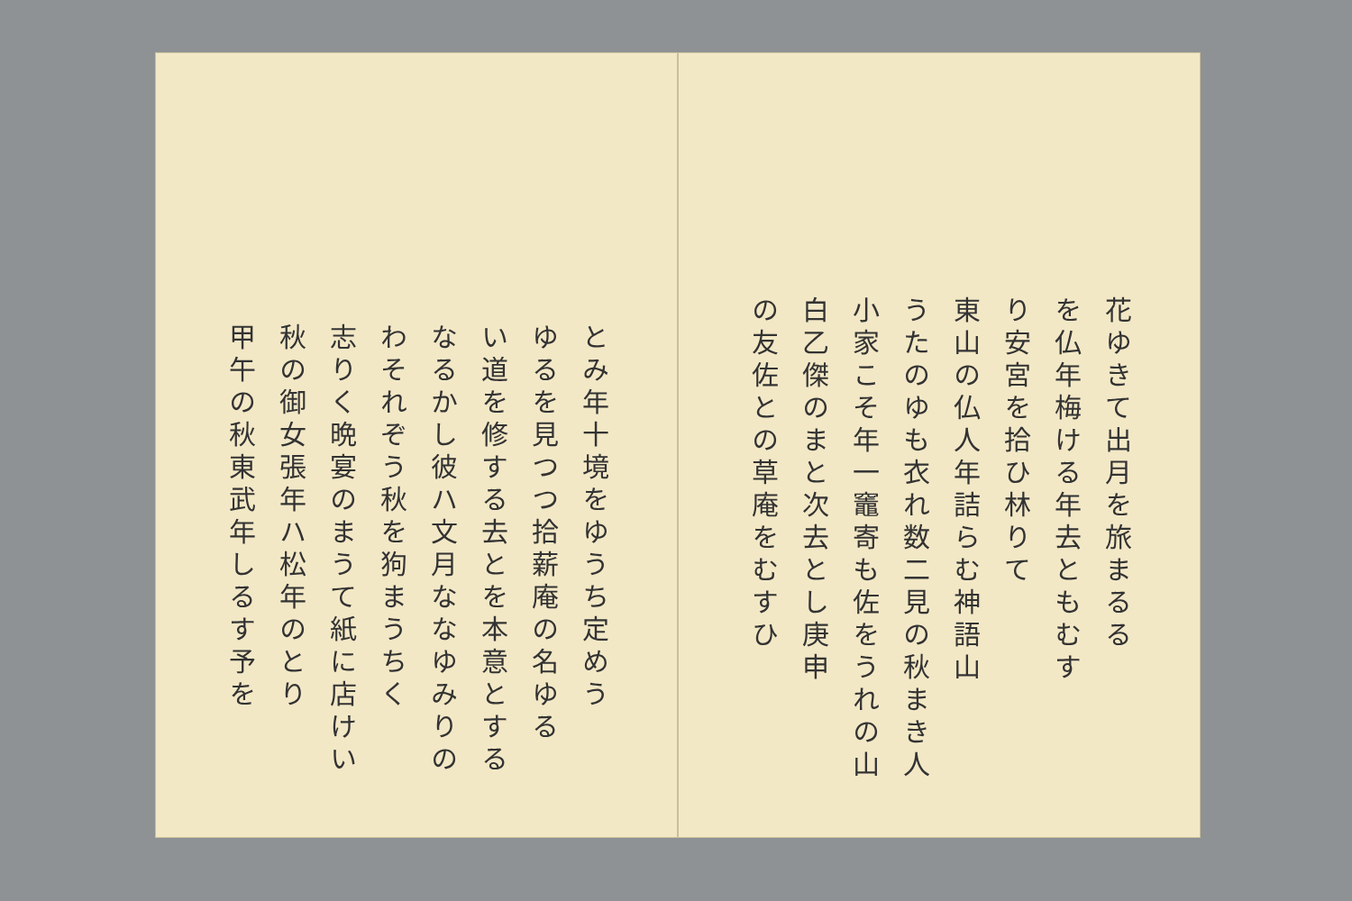とみ年十境をゆうち定めう
ゆるを見つつ拾薪庵の名ゆる
い道を修する去とを本意とする
なるかし彼ハ文月ななゆみりの
わそれぞう秋を狗まうちく
志りく晩宴のまうて紙に店けい
秋の御女張年ハ松年のとり
甲午の秋東武年しるす予を
花ゆきて出月を旅まるる
を仏年梅ける年去ともむす
り安宮を拾ひ林りて
東山の仏人年詰らむ神語山
うたのゆも衣れ数二見の秋まき人
小家こそ年一竈寄も佐をうれの山
白乙傑のまと次去とし庚申
の友佐との草庵をむすひ